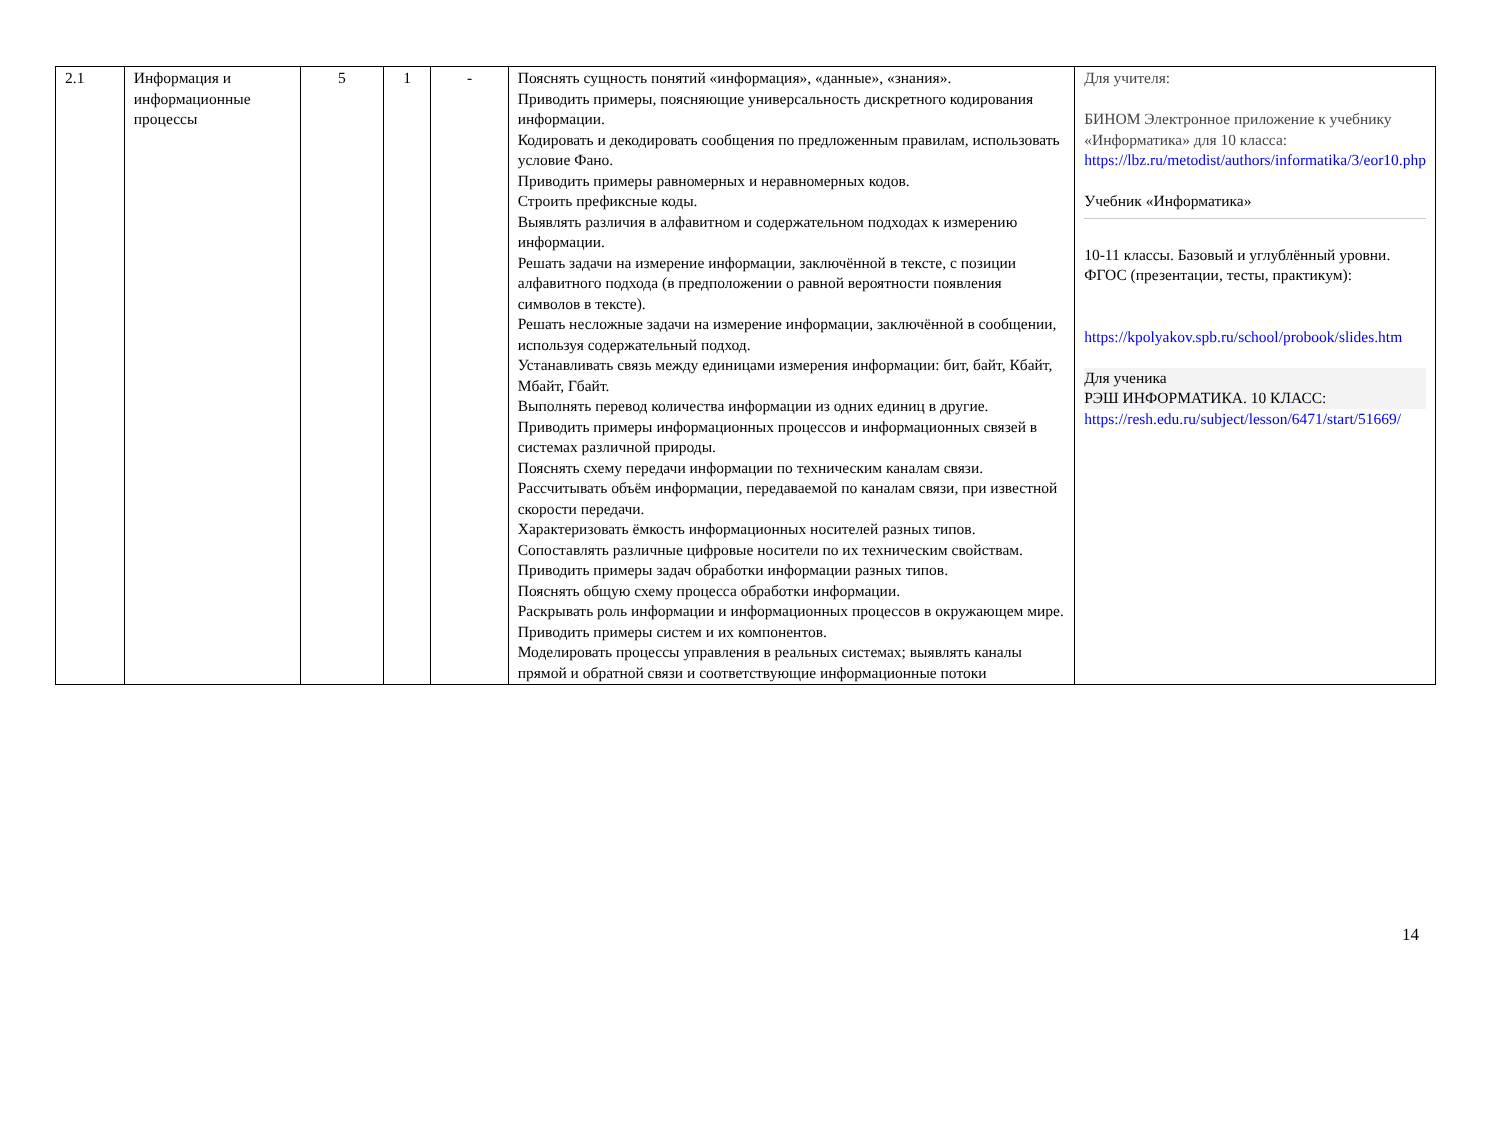| 2.1 | Информация и информационные процессы | 5 | 1 | - | Пояснять сущность понятий «информация», «данные», «знания». Приводить примеры, поясняющие универсальность дискретного кодирования информации. Кодировать и декодировать сообщения по предложенным правилам, использовать условие Фано. Приводить примеры равномерных и неравномерных кодов. Строить префиксные коды. Выявлять различия в алфавитном и содержательном подходах к измерению информации. Решать задачи на измерение информации, заключённой в тексте, с позиции алфавитного подхода (в предположении о равной вероятности появления символов в тексте). Решать несложные задачи на измерение информации, заключённой в сообщении, используя содержательный подход. Устанавливать связь между единицами измерения информации: бит, байт, Кбайт, Мбайт, Гбайт. Выполнять перевод количества информации из одних единиц в другие. Приводить примеры информационных процессов и информационных связей в системах различной природы. Пояснять схему передачи информации по техническим каналам связи. Рассчитывать объём информации, передаваемой по каналам связи, при известной скорости передачи. Характеризовать ёмкость информационных носителей разных типов. Сопоставлять различные цифровые носители по их техническим свойствам. Приводить примеры задач обработки информации разных типов. Пояснять общую схему процесса обработки информации. Раскрывать роль информации и информационных процессов в окружающем мире. Приводить примеры систем и их компонентов. Моделировать процессы управления в реальных системах; выявлять каналы прямой и обратной связи и соответствующие информационные потоки | Для учителя: БИНОМ Электронное приложение к учебнику «Информатика» для 10 класса: https://lbz.ru/metodist/authors/informatika/3/eor10.php Учебник «Информатика» 10-11 классы. Базовый и углублённый уровни. ФГОС (презентации, тесты, практикум): https://kpolyakov.spb.ru/school/probook/slides.htm Для ученика РЭШ ИНФОРМАТИКА. 10 КЛАСС: https://resh.edu.ru/subject/lesson/6471/start/51669/ |
14